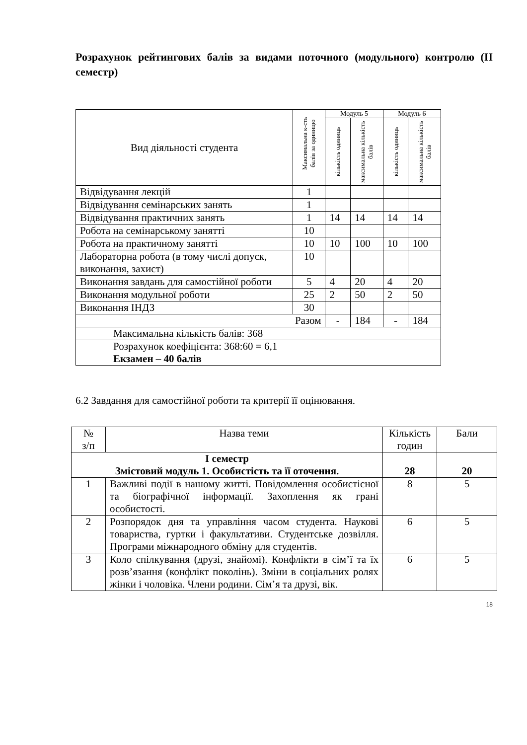Розрахунок рейтингових балів за видами поточного (модульного) контролю (ІІ семестр)
| Вид діяльності студента | Максимальна к-сть балів за одиницю | Модуль 5 | | Модуль 6 | |
| --- | --- | --- | --- | --- | --- |
| | | кількість одиниць | максимальна кількість балів | кількість одиниць | максимальна кількість балів |
| Відвідування лекцій | 1 | | | | |
| Відвідування семінарських занять | 1 | | | | |
| Відвідування практичних занять | 1 | 14 | 14 | 14 | 14 |
| Робота на семінарському занятті | 10 | | | | |
| Робота на практичному занятті | 10 | 10 | 100 | 10 | 100 |
| Лабораторна робота (в тому числі допуск, виконання, захист) | 10 | | | | |
| Виконання завдань для самостійної роботи | 5 | 4 | 20 | 4 | 20 |
| Виконання модульної роботи | 25 | 2 | 50 | 2 | 50 |
| Виконання ІНДЗ | 30 | | | | |
| Разом | | - | 184 | - | 184 |
| Максимальна кількість балів: 368 | | | | | |
| Розрахунок коефіцієнта: 368:60 = 6,1 Екзамен – 40 балів | | | | | |
6.2 Завдання для самостійної роботи та критерії її оцінювання.
| № з/п | Назва теми | Кількість годин | Бали |
| І семестр Змістовий модуль 1. Особистість та її оточення. | | 28 | 20 |
| 1 | Важливі події в нашому житті. Повідомлення особистісної та біографічної інформації. Захоплення як грані особистості. | 8 | 5 |
| 2 | Розпорядок дня та управління часом студента. Наукові товариства, гуртки і факультативи. Студентське дозвілля. Програми міжнародного обміну для студентів. | 6 | 5 |
| 3 | Коло спілкування (друзі, знайомі). Конфлікти в сім’ї та їх розв’язання (конфлікт поколінь). Зміни в соціальних ролях жінки і чоловіка. Члени родини. Сім’я та друзі, вік. | 6 | 5 |
18